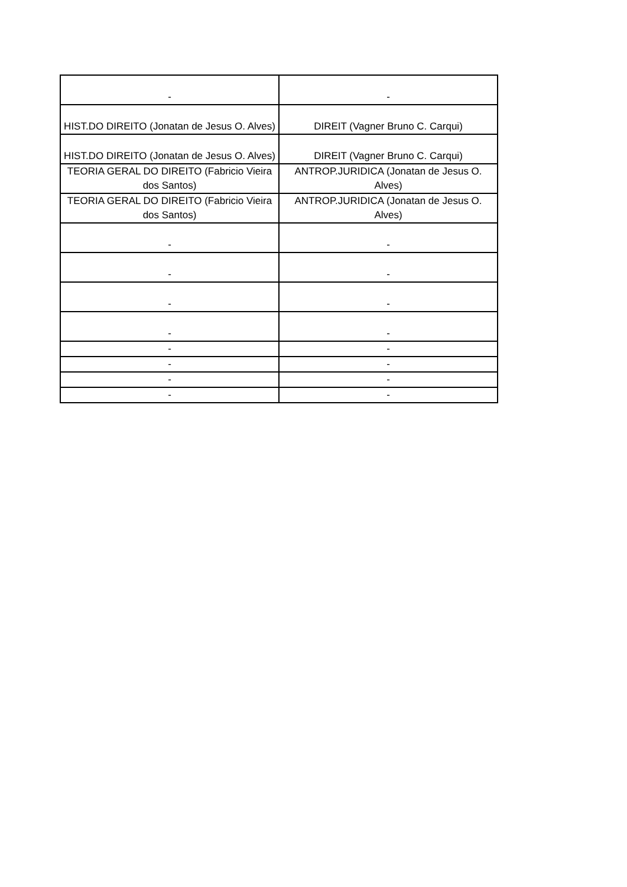| - | - |
| HIST.DO DIREITO (Jonatan de Jesus O. Alves) | DIREIT (Vagner Bruno C. Carqui) |
| HIST.DO DIREITO (Jonatan de Jesus O. Alves) | DIREIT (Vagner Bruno C. Carqui) |
| TEORIA GERAL DO DIREITO (Fabricio Vieira dos Santos) | ANTROP.JURIDICA (Jonatan de Jesus O. Alves) |
| TEORIA GERAL DO DIREITO (Fabricio Vieira dos Santos) | ANTROP.JURIDICA (Jonatan de Jesus O. Alves) |
| - | - |
| - | - |
| - | - |
| - | - |
| - | - |
| - | - |
| - | - |
| - | - |